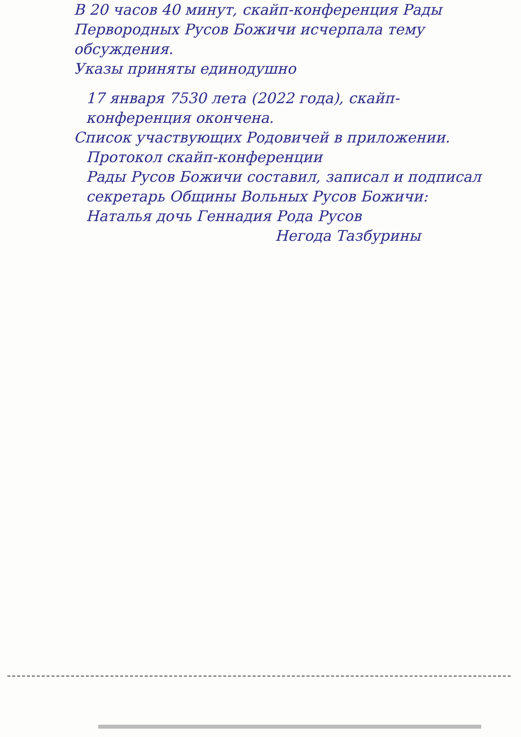В 20 часов 40 минут, скайп-конференция Рады Первородных Русов Божичи исчерпала тему обсуждения.
Указы приняты единодушно
17 января 7530 лета (2022 года), скайп-конференция окончена.
Список участвующих Родовичей в приложении.
Протокол скайп-конференции
Рады Русов Божичи составил, записал и подписал секретарь Общины Вольных Русов Божичи:
Наталья дочь Геннадия Рода Русов
Негода Тазбурины